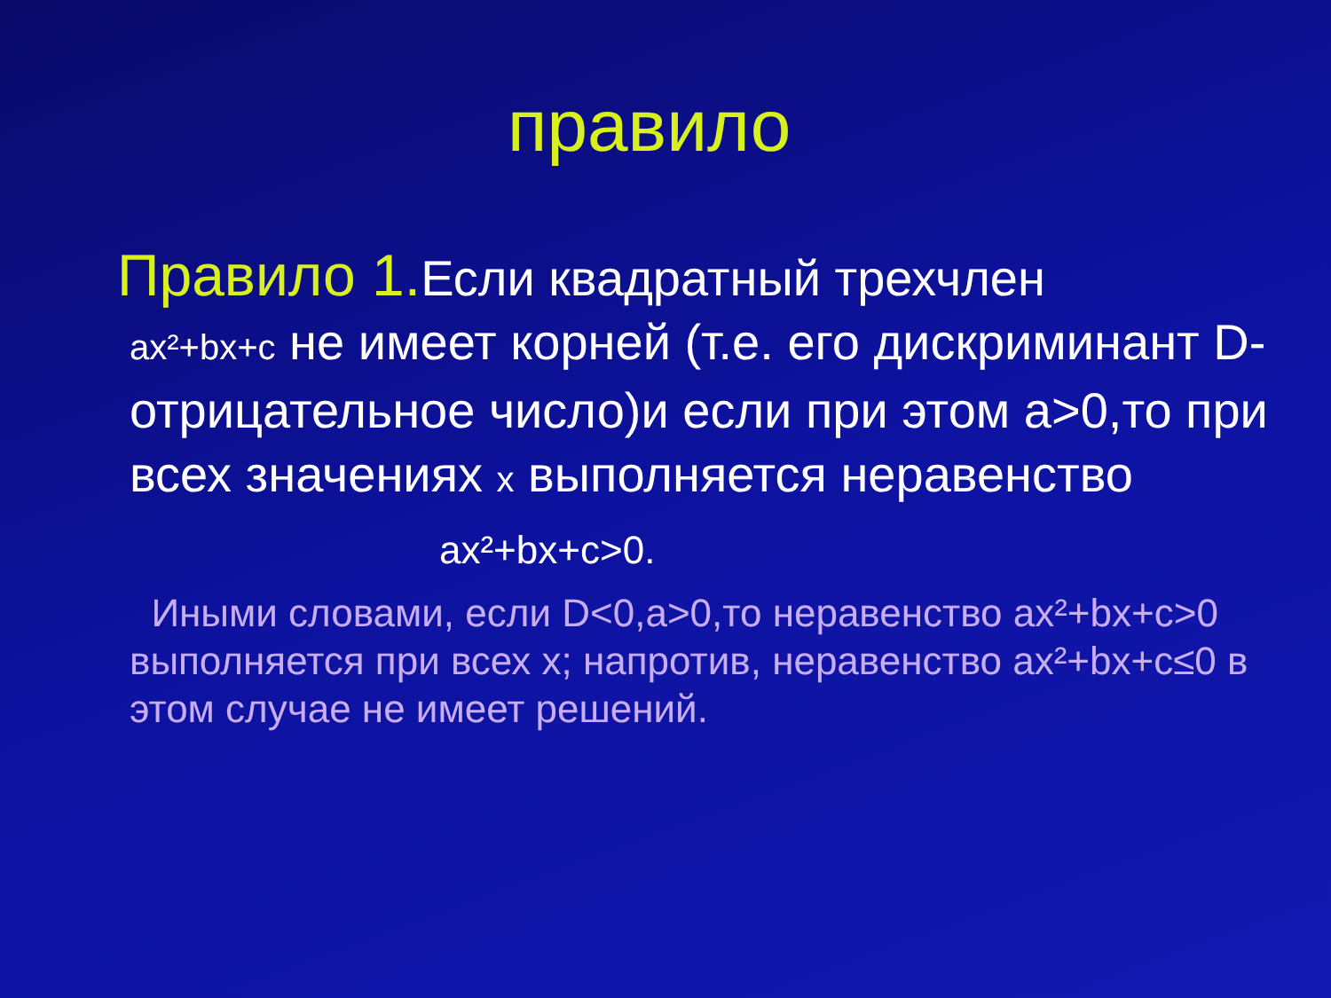правило
Правило 1. Если квадратный трехчлен
ax²+bx+c не имеет корней (т.е. его дискриминант D-отрицательное число)и если при этом a>0,то при всех значениях x выполняется неравенство
ax²+bx+c>0.
Иными словами, если D<0,a>0,то неравенство ax²+bx+c>0 выполняется при всех x; напротив, неравенство ax²+bx+c≤0 в этом случае не имеет решений.